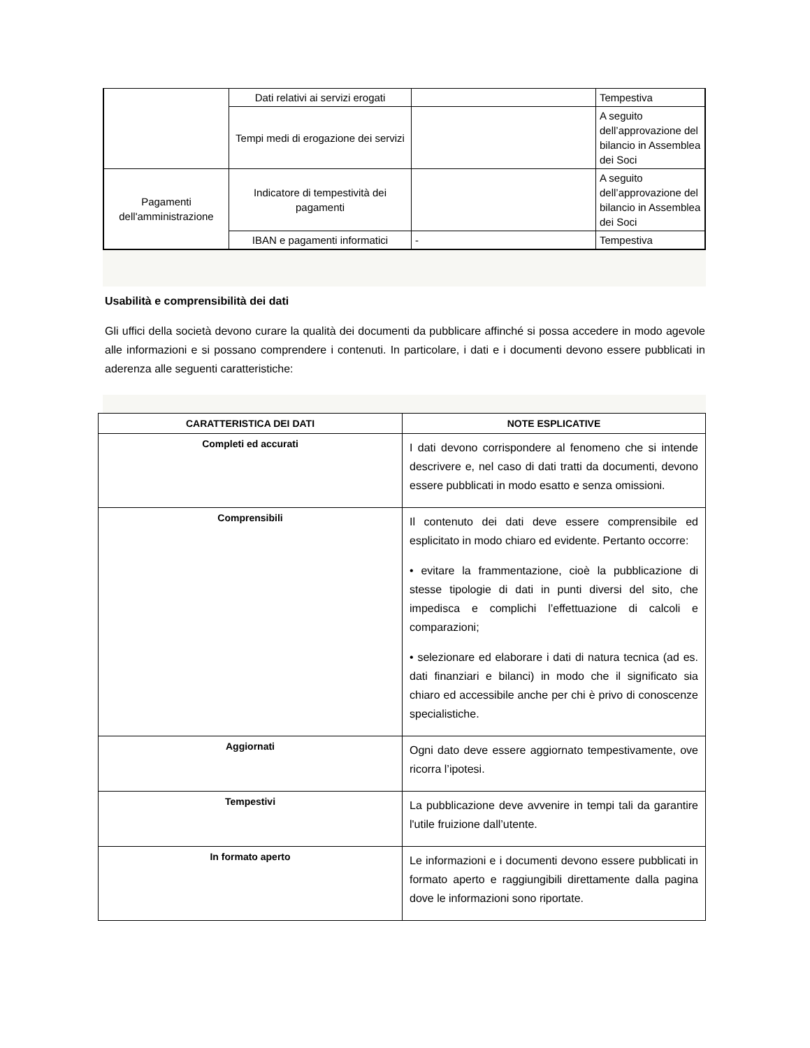| | Dati relativi ai servizi erogati | | Tempestiva |
| | Tempi medi di erogazione dei servizi | | A seguito dell’approvazione del bilancio in Assemblea dei Soci |
| Pagamenti dell'amministrazione | Indicatore di tempestività dei pagamenti | | A seguito dell’approvazione del bilancio in Assemblea dei Soci |
| | IBAN e pagamenti informatici | - | Tempestiva |
Usabilità e comprensibilità dei dati
Gli uffici della società devono curare la qualità dei documenti da pubblicare affinché si possa accedere in modo agevole alle informazioni e si possano comprendere i contenuti. In particolare, i dati e i documenti devono essere pubblicati in aderenza alle seguenti caratteristiche:
| CARATTERISTICA DEI DATI | NOTE ESPLICATIVE |
| --- | --- |
| Completi ed accurati | I dati devono corrispondere al fenomeno che si intende descrivere e, nel caso di dati tratti da documenti, devono essere pubblicati in modo esatto e senza omissioni. |
| Comprensibili | Il contenuto dei dati deve essere comprensibile ed esplicitato in modo chiaro ed evidente. Pertanto occorre: • evitare la frammentazione, cioè la pubblicazione di stesse tipologie di dati in punti diversi del sito, che impedisca e complichi l’effettuazione di calcoli e comparazioni; • selezionare ed elaborare i dati di natura tecnica (ad es. dati finanziari e bilanci) in modo che il significato sia chiaro ed accessibile anche per chi è privo di conoscenze specialistiche. |
| Aggiornati | Ogni dato deve essere aggiornato tempestivamente, ove ricorra l’ipotesi. |
| Tempestivi | La pubblicazione deve avvenire in tempi tali da garantire l'utile fruizione dall’utente. |
| In formato aperto | Le informazioni e i documenti devono essere pubblicati in formato aperto e raggiungibili direttamente dalla pagina dove le informazioni sono riportate. |